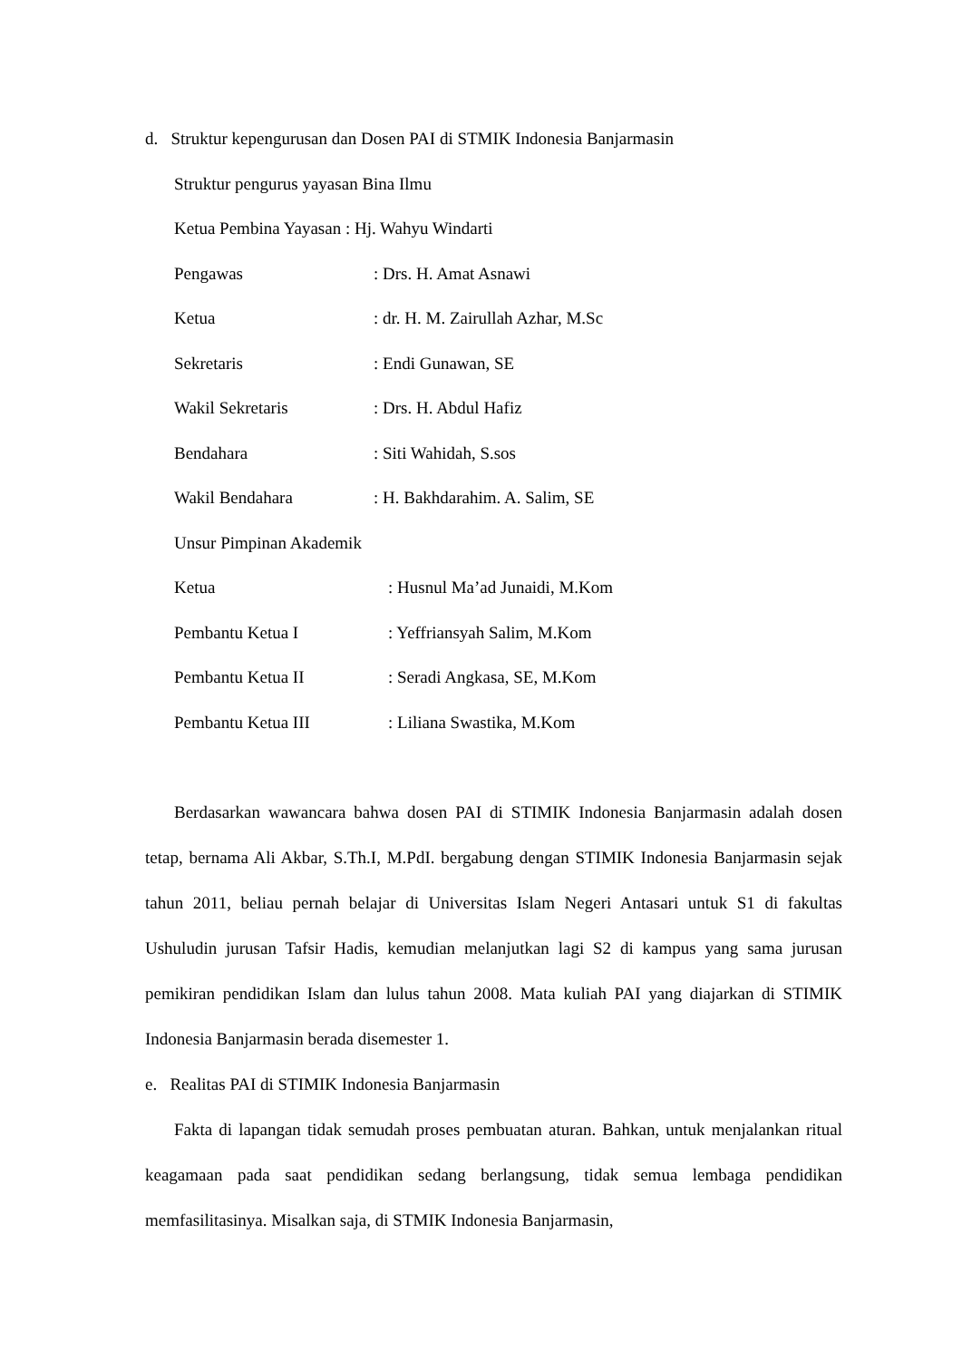d. Struktur kepengurusan dan Dosen PAI di STMIK Indonesia Banjarmasin
Struktur pengurus yayasan Bina Ilmu
Ketua Pembina Yayasan : Hj. Wahyu Windarti
Pengawas: Drs. H. Amat Asnawi
Ketua: dr. H. M. Zairullah Azhar, M.Sc
Sekretaris: Endi Gunawan, SE
Wakil Sekretaris: Drs. H. Abdul Hafiz
Bendahara: Siti Wahidah, S.sos
Wakil Bendahara: H. Bakhdarahim. A. Salim, SE
Unsur Pimpinan Akademik
Ketua: Husnul Ma’ad Junaidi, M.Kom
Pembantu Ketua I: Yeffriansyah Salim, M.Kom
Pembantu Ketua II: Seradi Angkasa, SE, M.Kom
Pembantu Ketua III: Liliana Swastika, M.Kom
Berdasarkan wawancara bahwa dosen PAI di STIMIK Indonesia Banjarmasin adalah dosen tetap, bernama Ali Akbar, S.Th.I, M.PdI. bergabung dengan STIMIK Indonesia Banjarmasin sejak tahun 2011, beliau pernah belajar di Universitas Islam Negeri Antasari untuk S1 di fakultas Ushuludin jurusan Tafsir Hadis, kemudian melanjutkan lagi S2 di kampus yang sama jurusan pemikiran pendidikan Islam dan lulus tahun 2008. Mata kuliah PAI yang diajarkan di STIMIK Indonesia Banjarmasin berada disemester 1.
e. Realitas PAI di STIMIK Indonesia Banjarmasin
Fakta di lapangan tidak semudah proses pembuatan aturan. Bahkan, untuk menjalankan ritual keagamaan pada saat pendidikan sedang berlangsung, tidak semua lembaga pendidikan memfasilitasinya. Misalkan saja, di STMIK Indonesia Banjarmasin,